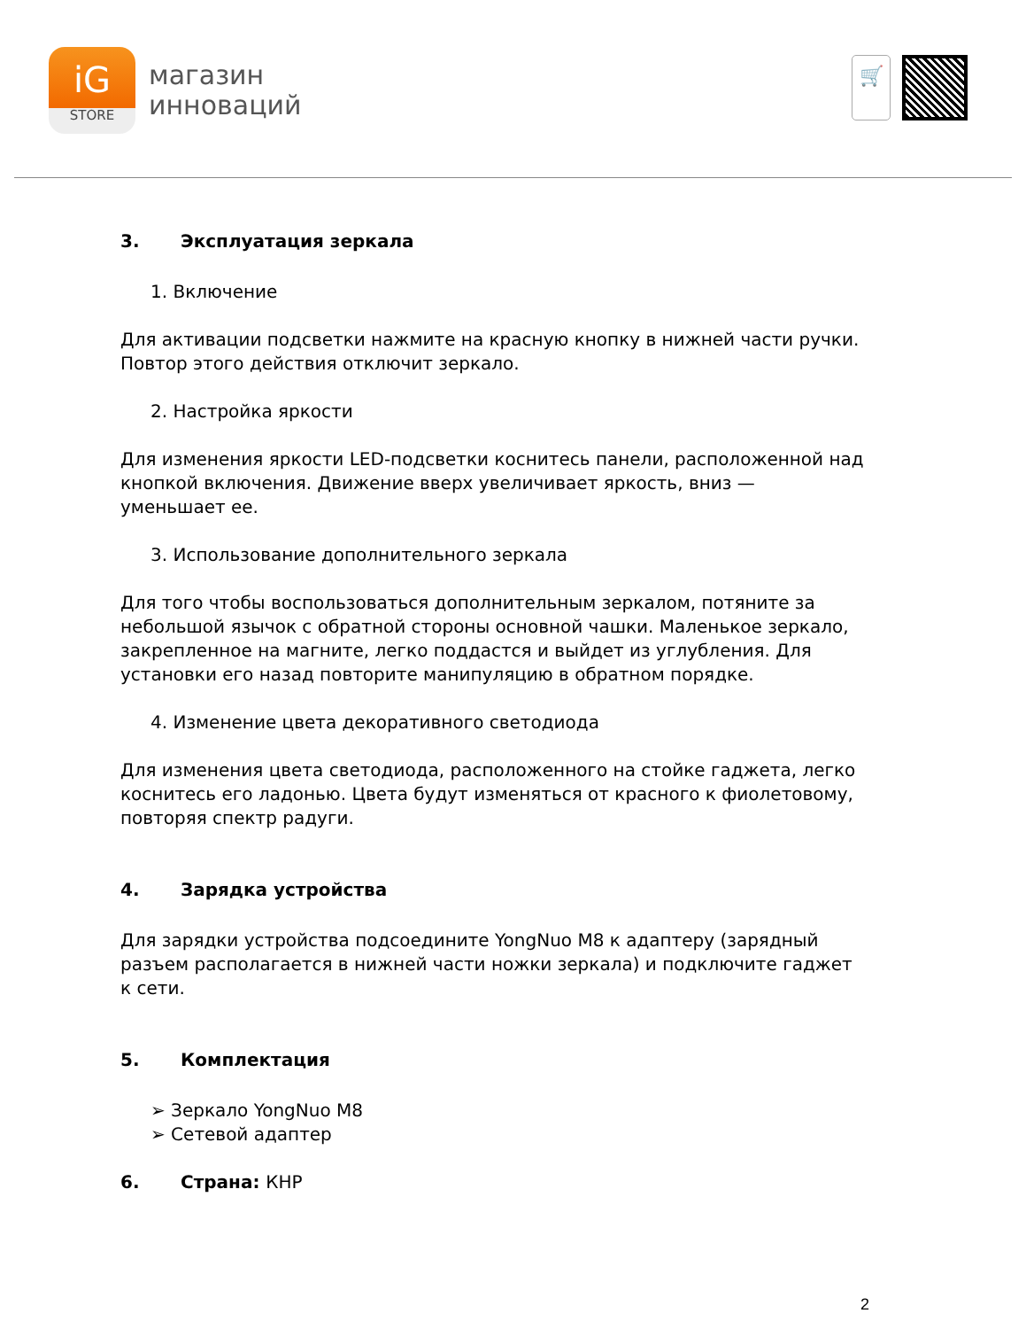iG
STORE
магазин
инноваций
🛒
3. Эксплуатация зеркала
1. Включение
Для активации подсветки нажмите на красную кнопку в нижней части ручки. Повтор этого действия отключит зеркало.
2. Настройка яркости
Для изменения яркости LED-подсветки коснитесь панели, расположенной над кнопкой включения. Движение вверх увеличивает яркость, вниз — уменьшает ее.
3. Использование дополнительного зеркала
Для того чтобы воспользоваться дополнительным зеркалом, потяните за небольшой язычок с обратной стороны основной чашки. Маленькое зеркало, закрепленное на магните, легко поддастся и выйдет из углубления. Для установки его назад повторите манипуляцию в обратном порядке.
4. Изменение цвета декоративного светодиода
Для изменения цвета светодиода, расположенного на стойке гаджета, легко коснитесь его ладонью. Цвета будут изменяться от красного к фиолетовому, повторяя спектр радуги.
4. Зарядка устройства
Для зарядки устройства подсоедините YongNuo M8 к адаптеру (зарядный разъем располагается в нижней части ножки зеркала) и подключите гаджет к сети.
5. Комплектация
➢ Зеркало YongNuo M8
➢ Сетевой адаптер
6. Страна: КНР
2